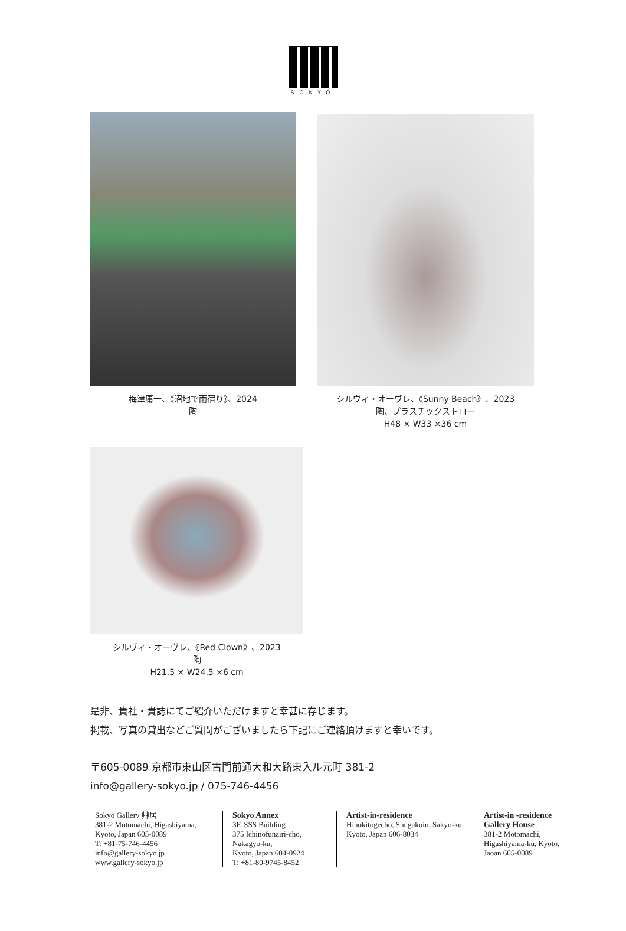SOKYO
梅津庸一、《沼地で雨宿り》、2024
陶
シルヴィ・オーヴレ、《Sunny Beach》、2023
陶、プラスチックストロー
H48 × W33 ×36 cm
シルヴィ・オーヴレ、《Red Clown》、2023
陶
H21.5 × W24.5 ×6 cm
是非、貴社・貴誌にてご紹介いただけますと幸甚に存じます。
掲載、写真の貸出などご質問がございましたら下記にご連絡頂けますと幸いです。
〒605-0089 京都市東山区古門前通大和大路東入ル元町 381-2
info@gallery-sokyo.jp / 075-746-4456
Sokyo Gallery 艸居
381-2 Motomachi, Higashiyama,
Kyoto, Japan 605-0089
T: +81-75-746-4456
info@gallery-sokyo.jp
www.gallery-sokyo.jp
Sokyo Annex
3F, SSS Building
375 Ichinofunairi-cho,
Nakagyo-ku,
Kyoto, Japan 604-0924
T: +81-80-9745-8452
Artist-in-residence
Hinokitogecho, Shugakuin, Sakyo-ku, Kyoto, Japan 606-8034
Artist-in -residence
Gallery House
381-2 Motomachi,
Higashiyama-ku, Kyoto,
Jaoan 605-0089